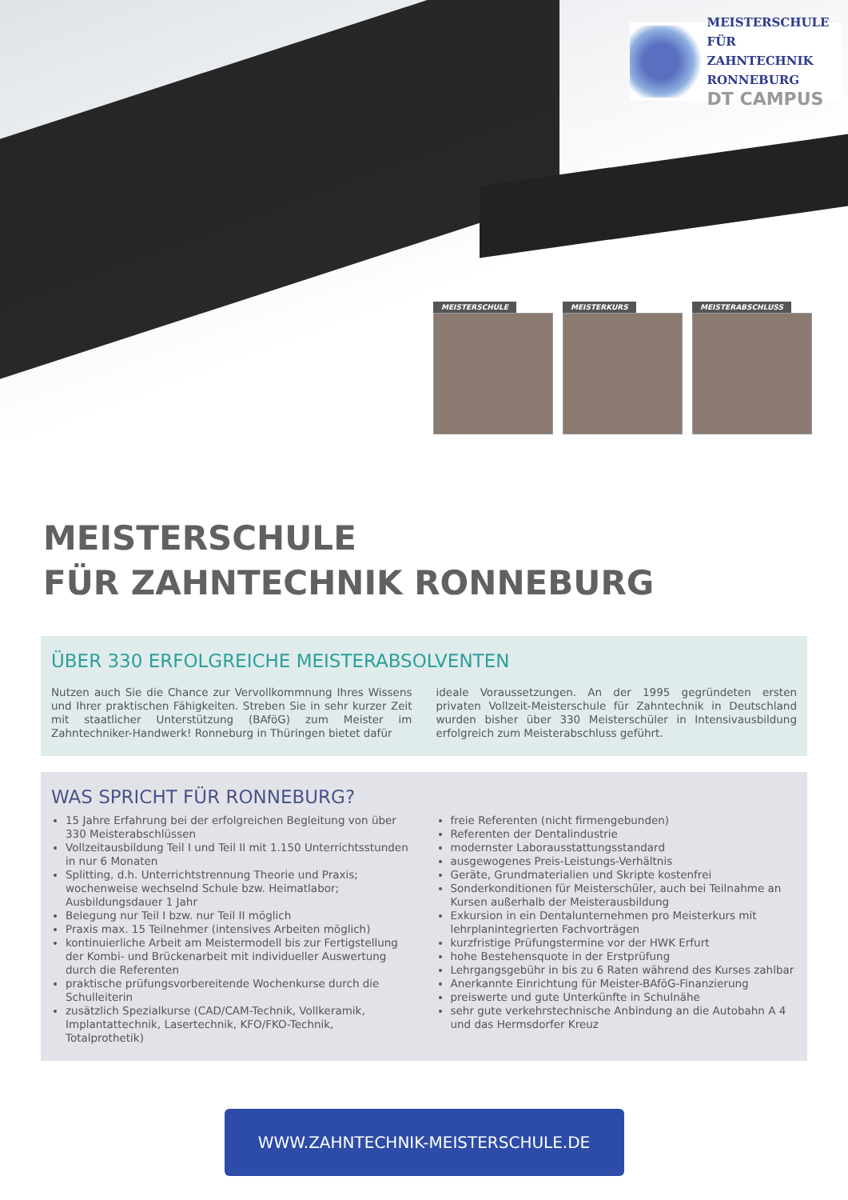MEISTERSCHULE
FÜR ZAHNTECHNIK
RONNEBURG
DT CAMPUS
MEISTERSCHULE MEISTERKURS MEISTERABSCHLUSS
MEISTERSCHULE
FÜR ZAHNTECHNIK RONNEBURG
ÜBER 330 ERFOLGREICHE MEISTERABSOLVENTEN
Nutzen auch Sie die Chance zur Vervollkommnung Ihres Wissens und Ihrer praktischen Fähigkeiten. Streben Sie in sehr kurzer Zeit mit staatlicher Unterstützung (BAföG) zum Meister im Zahntechniker-Handwerk! Ronneburg in Thüringen bietet dafür
ideale Voraussetzungen. An der 1995 gegründeten ersten privaten Vollzeit-Meisterschule für Zahntechnik in Deutschland wurden bisher über 330 Meisterschüler in Intensivausbildung erfolgreich zum Meisterabschluss geführt.
WAS SPRICHT FÜR RONNEBURG?
15 Jahre Erfahrung bei der erfolgreichen Begleitung von über 330 Meisterabschlüssen
Vollzeitausbildung Teil I und Teil II mit 1.150 Unterrichtsstunden in nur 6 Monaten
Splitting, d.h. Unterrichtstrennung Theorie und Praxis; wochenweise wechselnd Schule bzw. Heimatlabor; Ausbildungsdauer 1 Jahr
Belegung nur Teil I bzw. nur Teil II möglich
Praxis max. 15 Teilnehmer (intensives Arbeiten möglich)
kontinuierliche Arbeit am Meistermodell bis zur Fertigstellung der Kombi- und Brückenarbeit mit individueller Auswertung durch die Referenten
praktische prüfungsvorbereitende Wochenkurse durch die Schulleiterin
zusätzlich Spezialkurse (CAD/CAM-Technik, Vollkeramik, Implantattechnik, Lasertechnik, KFO/FKO-Technik, Totalprothetik)
freie Referenten (nicht firmengebunden)
Referenten der Dentalindustrie
modernster Laborausstattungsstandard
ausgewogenes Preis-Leistungs-Verhältnis
Geräte, Grundmaterialien und Skripte kostenfrei
Sonderkonditionen für Meisterschüler, auch bei Teilnahme an Kursen außerhalb der Meisterausbildung
Exkursion in ein Dentalunternehmen pro Meisterkurs mit lehrplanintegrierten Fachvorträgen
kurzfristige Prüfungstermine vor der HWK Erfurt
hohe Bestehensquote in der Erstprüfung
Lehrgangsgebühr in bis zu 6 Raten während des Kurses zahlbar
Anerkannte Einrichtung für Meister-BAföG-Finanzierung
preiswerte und gute Unterkünfte in Schulnähe
sehr gute verkehrstechnische Anbindung an die Autobahn A 4 und das Hermsdorfer Kreuz
WWW.ZAHNTECHNIK-MEISTERSCHULE.DE